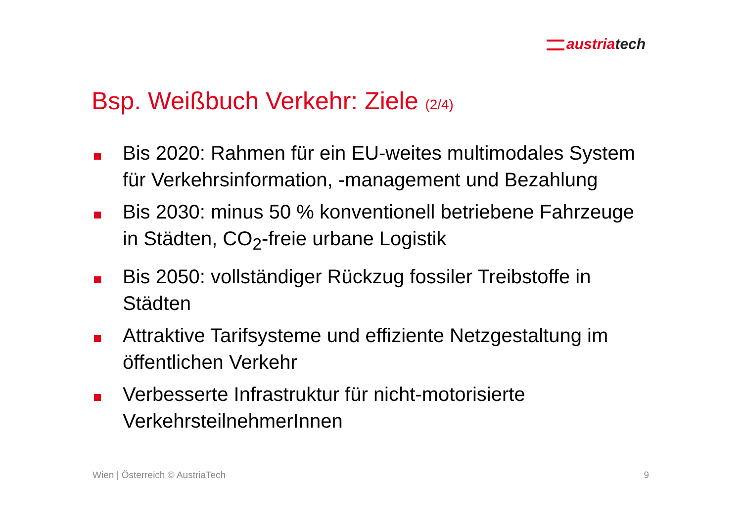austriatech
Bsp. Weißbuch Verkehr: Ziele (2/4)
Bis 2020: Rahmen für ein EU-weites multimodales System für Verkehrsinformation, -management und Bezahlung
Bis 2030: minus 50 % konventionell betriebene Fahrzeuge in Städten, CO<sub>2</sub>-freie urbane Logistik
Bis 2050: vollständiger Rückzug fossiler Treibstoffe in Städten
Attraktive Tarifsysteme und effiziente Netzgestaltung im öffentlichen Verkehr
Verbesserte Infrastruktur für nicht-motorisierte VerkehrsteilnehmerInnen
Wien | Österreich © AustriaTech 9